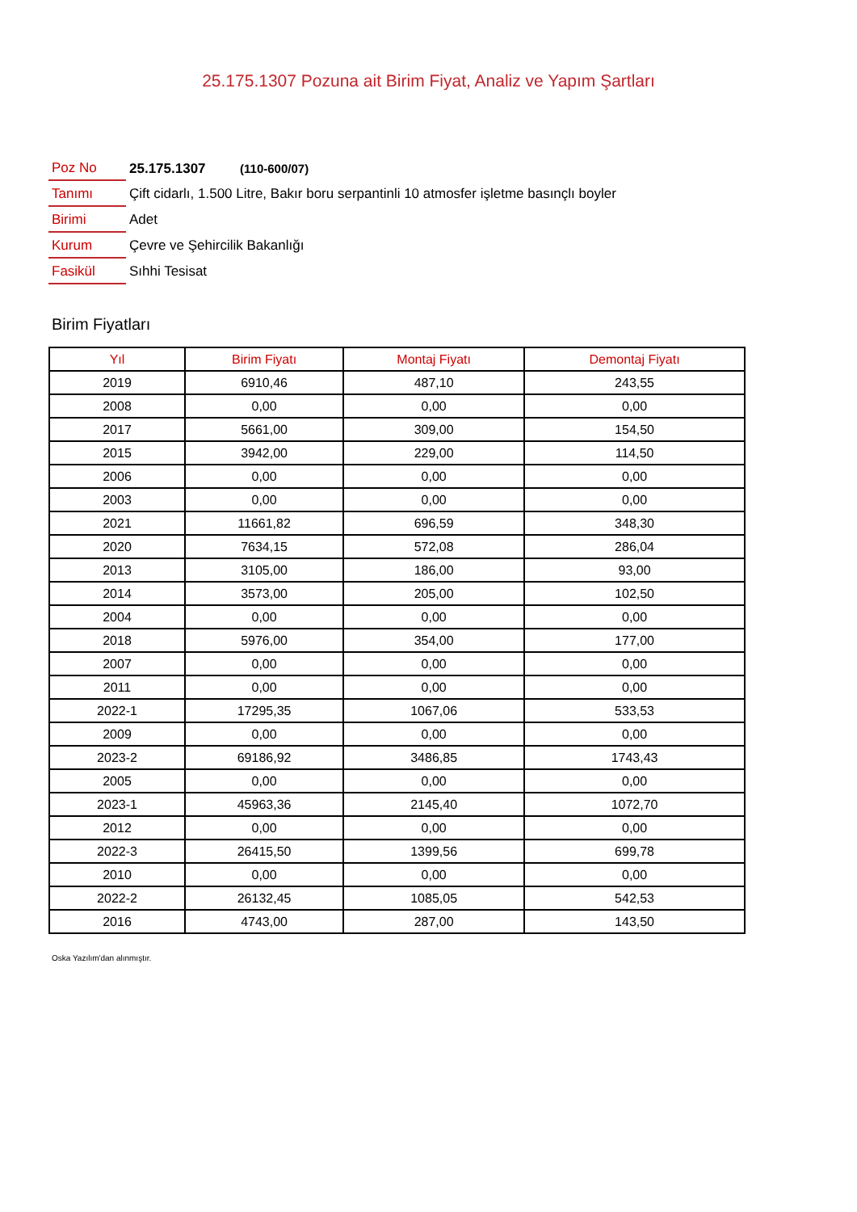25.175.1307 Pozuna ait Birim Fiyat, Analiz ve Yapım Şartları
| Poz No | 25.175.1307 (110-600/07) |
| Tanımı | Çift cidarlı, 1.500 Litre, Bakır boru serpantinli 10 atmosfer işletme basınçlı boyler |
| Birimi | Adet |
| Kurum | Çevre ve Şehircilik Bakanlığı |
| Fasikül | Sıhhi Tesisat |
Birim Fiyatları
| Yıl | Birim Fiyatı | Montaj Fiyatı | Demontaj Fiyatı |
| --- | --- | --- | --- |
| 2019 | 6910,46 | 487,10 | 243,55 |
| 2008 | 0,00 | 0,00 | 0,00 |
| 2017 | 5661,00 | 309,00 | 154,50 |
| 2015 | 3942,00 | 229,00 | 114,50 |
| 2006 | 0,00 | 0,00 | 0,00 |
| 2003 | 0,00 | 0,00 | 0,00 |
| 2021 | 11661,82 | 696,59 | 348,30 |
| 2020 | 7634,15 | 572,08 | 286,04 |
| 2013 | 3105,00 | 186,00 | 93,00 |
| 2014 | 3573,00 | 205,00 | 102,50 |
| 2004 | 0,00 | 0,00 | 0,00 |
| 2018 | 5976,00 | 354,00 | 177,00 |
| 2007 | 0,00 | 0,00 | 0,00 |
| 2011 | 0,00 | 0,00 | 0,00 |
| 2022-1 | 17295,35 | 1067,06 | 533,53 |
| 2009 | 0,00 | 0,00 | 0,00 |
| 2023-2 | 69186,92 | 3486,85 | 1743,43 |
| 2005 | 0,00 | 0,00 | 0,00 |
| 2023-1 | 45963,36 | 2145,40 | 1072,70 |
| 2012 | 0,00 | 0,00 | 0,00 |
| 2022-3 | 26415,50 | 1399,56 | 699,78 |
| 2010 | 0,00 | 0,00 | 0,00 |
| 2022-2 | 26132,45 | 1085,05 | 542,53 |
| 2016 | 4743,00 | 287,00 | 143,50 |
Oska Yazılım'dan alınmıştır.